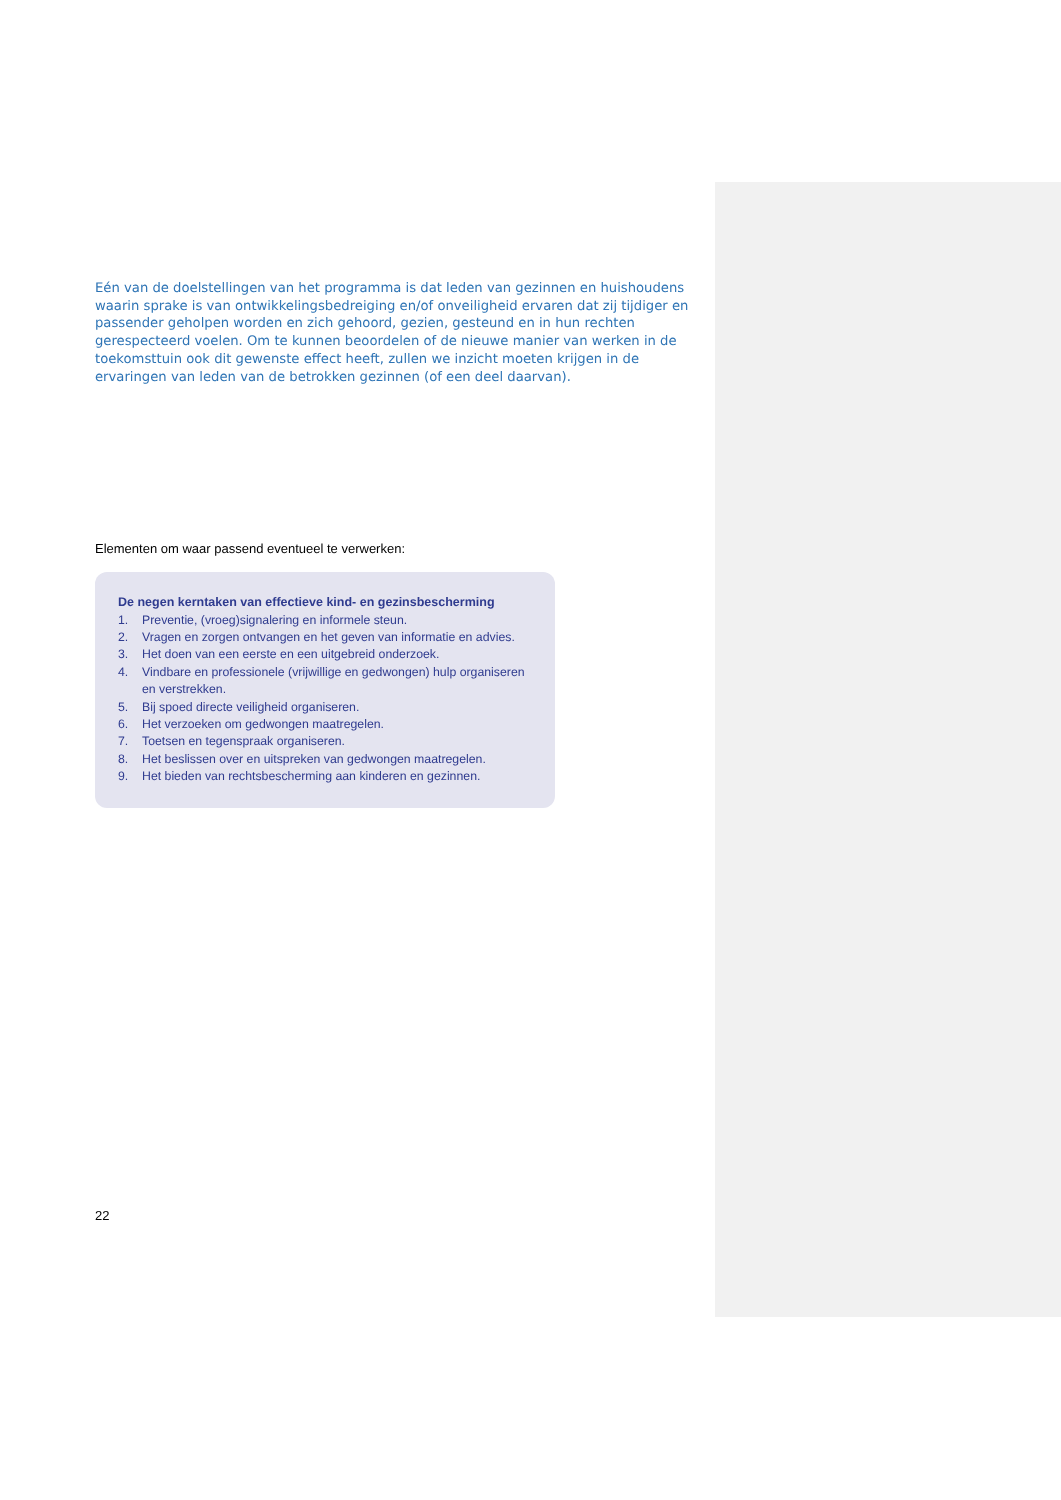Eén van de doelstellingen van het programma is dat leden van gezinnen en huishoudens waarin sprake is van ontwikkelingsbedreiging en/of onveiligheid ervaren dat zij tijdiger en passender geholpen worden en zich gehoord, gezien, gesteund en in hun rechten gerespecteerd voelen. Om te kunnen beoordelen of de nieuwe manier van werken in de toekomsttuin ook dit gewenste effect heeft, zullen we inzicht moeten krijgen in de ervaringen van leden van de betrokken gezinnen (of een deel daarvan).
Elementen om waar passend eventueel te verwerken:
De negen kerntaken van effectieve kind- en gezinsbescherming
1. Preventie, (vroeg)signalering en informele steun.
2. Vragen en zorgen ontvangen en het geven van informatie en advies.
3. Het doen van een eerste en een uitgebreid onderzoek.
4. Vindbare en professionele (vrijwillige en gedwongen) hulp organiseren en verstrekken.
5. Bij spoed directe veiligheid organiseren.
6. Het verzoeken om gedwongen maatregelen.
7. Toetsen en tegenspraak organiseren.
8. Het beslissen over en uitspreken van gedwongen maatregelen.
9. Het bieden van rechtsbescherming aan kinderen en gezinnen.
22